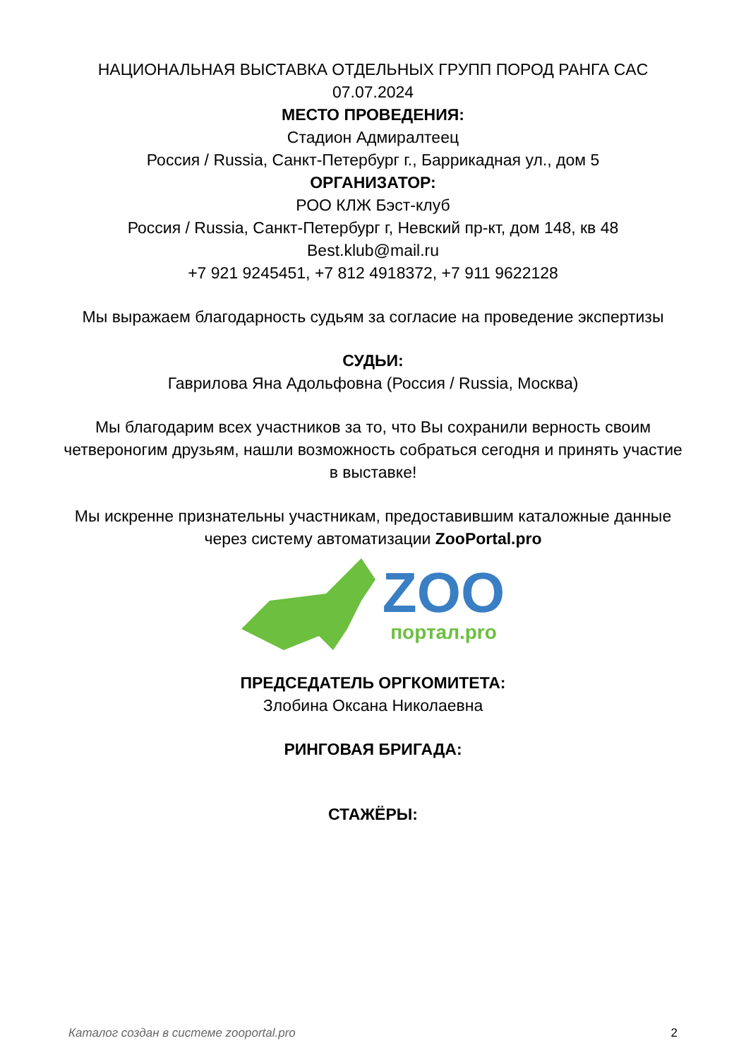НАЦИОНАЛЬНАЯ ВЫСТАВКА ОТДЕЛЬНЫХ ГРУПП ПОРОД РАНГА CAC
07.07.2024
МЕСТО ПРОВЕДЕНИЯ:
Стадион Адмиралтеец
Россия / Russia, Санкт-Петербург г., Баррикадная ул., дом 5
ОРГАНИЗАТОР:
РОО КЛЖ Бэст-клуб
Россия / Russia, Санкт-Петербург г, Невский пр-кт, дом 148, кв 48
Best.klub@mail.ru
+7 921 9245451, +7 812 4918372, +7 911 9622128
Мы выражаем благодарность судьям за согласие на проведение экспертизы
СУДЬИ:
Гаврилова Яна Адольфовна (Россия / Russia, Москва)
Мы благодарим всех участников за то, что Вы сохранили верность своим четвероногим друзьям, нашли возможность собраться сегодня и принять участие в выставке!
Мы искренне признательны участникам, предоставившим каталожные данные через систему автоматизации ZooPortal.pro
ZOO
портал.pro
ПРЕДСЕДАТЕЛЬ ОРГКОМИТЕТА:
Злобина Оксана Николаевна
РИНГОВАЯ БРИГАДА:
СТАЖЁРЫ:
Каталог создан в системе zooportal.pro 2